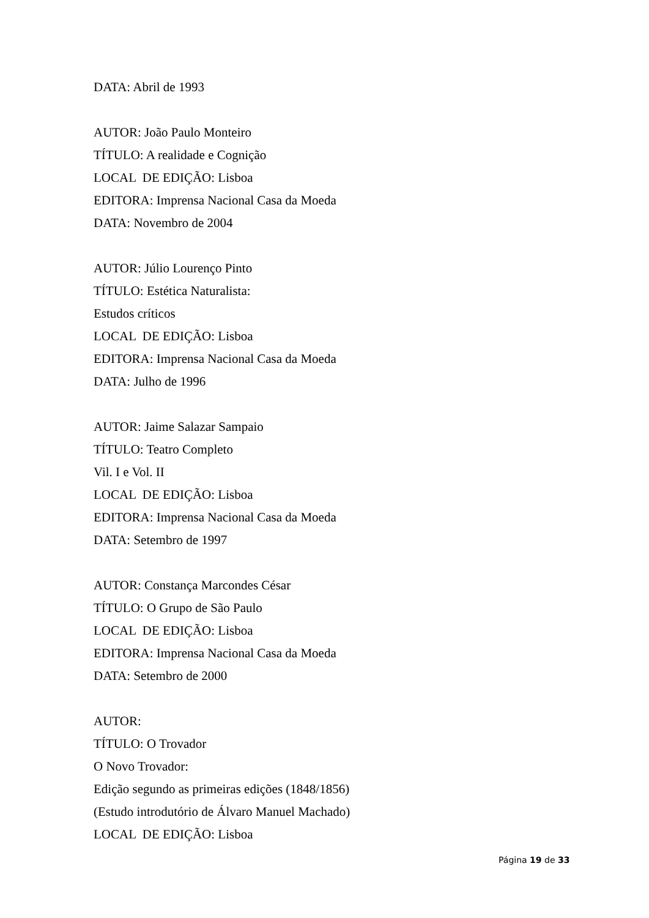DATA: Abril de 1993
AUTOR: João Paulo Monteiro
TÍTULO: A realidade e Cognição
LOCAL DE EDIÇÃO: Lisboa
EDITORA: Imprensa Nacional Casa da Moeda
DATA: Novembro de 2004
AUTOR: Júlio Lourenço Pinto
TÍTULO: Estética Naturalista:
Estudos críticos
LOCAL DE EDIÇÃO: Lisboa
EDITORA: Imprensa Nacional Casa da Moeda
DATA: Julho de 1996
AUTOR: Jaime Salazar Sampaio
TÍTULO: Teatro Completo
Vil. I e Vol. II
LOCAL DE EDIÇÃO: Lisboa
EDITORA: Imprensa Nacional Casa da Moeda
DATA: Setembro de 1997
AUTOR: Constança Marcondes César
TÍTULO: O Grupo de São Paulo
LOCAL DE EDIÇÃO: Lisboa
EDITORA: Imprensa Nacional Casa da Moeda
DATA: Setembro de 2000
AUTOR:
TÍTULO: O Trovador
O Novo Trovador:
Edição segundo as primeiras edições (1848/1856)
(Estudo introdutório de Álvaro Manuel Machado)
LOCAL DE EDIÇÃO: Lisboa
Página 19 de 33